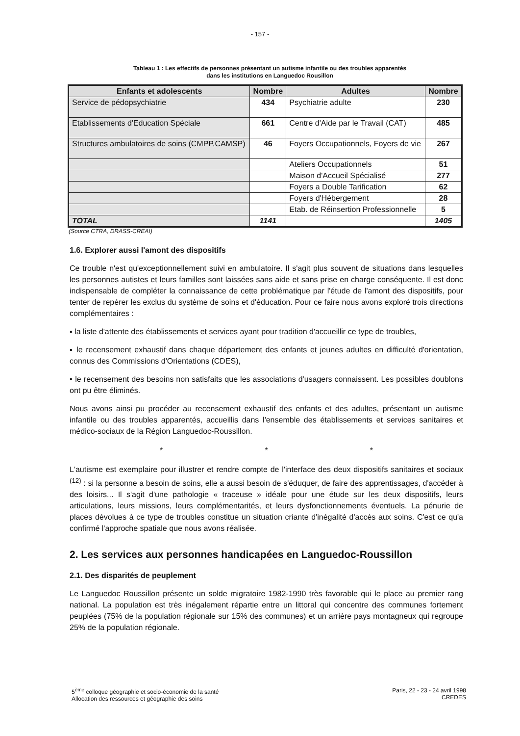- 157 -
Tableau 1 : Les effectifs de personnes présentant un autisme infantile ou des troubles apparentés
dans les institutions en Languedoc Rousillon
| Enfants et adolescents | Nombre | Adultes | Nombre |
| --- | --- | --- | --- |
| Service de pédopsychiatrie | 434 | Psychiatrie adulte | 230 |
| Etablissements d'Education Spéciale | 661 | Centre d'Aide par le Travail (CAT) | 485 |
| Structures ambulatoires de soins (CMPP,CAMSP) | 46 | Foyers Occupationnels, Foyers de vie | 267 |
| | | Ateliers Occupationnels | 51 |
| | | Maison d'Accueil Spécialisé | 277 |
| | | Foyers a Double Tarification | 62 |
| | | Foyers d'Hébergement | 28 |
| | | Etab. de Réinsertion Professionnelle | 5 |
| TOTAL | 1141 | | 1405 |
(Source CTRA, DRASS-CREAI)
1.6. Explorer aussi l'amont des dispositifs
Ce trouble n'est qu'exceptionnellement suivi en ambulatoire. Il s'agit plus souvent de situations dans lesquelles les personnes autistes et leurs familles sont laissées sans aide et sans prise en charge conséquente. Il est donc indispensable de compléter la connaissance de cette problématique par l'étude de l'amont des dispositifs, pour tenter de repérer les exclus du système de soins et d'éducation. Pour ce faire nous avons exploré trois directions complémentaires :
▪ la liste d'attente des établissements et services ayant pour tradition d'accueillir ce type de troubles,
▪ le recensement exhaustif dans chaque département des enfants et jeunes adultes en difficulté d'orientation, connus des Commissions d'Orientations (CDES),
▪ le recensement des besoins non satisfaits que les associations d'usagers connaissent. Les possibles doublons ont pu être éliminés.
Nous avons ainsi pu procéder au recensement exhaustif des enfants et des adultes, présentant un autisme infantile ou des troubles apparentés, accueillis dans l'ensemble des établissements et services sanitaires et médico-sociaux de la Région Languedoc-Roussillon.
* * *
L'autisme est exemplaire pour illustrer et rendre compte de l'interface des deux dispositifs sanitaires et sociaux <sup>(12)</sup> : si la personne a besoin de soins, elle a aussi besoin de s'éduquer, de faire des apprentissages, d'accéder à des loisirs... Il s'agit d'une pathologie « traceuse » idéale pour une étude sur les deux dispositifs, leurs articulations, leurs missions, leurs complémentarités, et leurs dysfonctionnements éventuels. La pénurie de places dévolues à ce type de troubles constitue un situation criante d'inégalité d'accès aux soins. C'est ce qu'a confirmé l'approche spatiale que nous avons réalisée.
2. Les services aux personnes handicapées en Languedoc-Roussillon
2.1. Des disparités de peuplement
Le Languedoc Roussillon présente un solde migratoire 1982-1990 très favorable qui le place au premier rang national. La population est très inégalement répartie entre un littoral qui concentre des communes fortement peuplées (75% de la population régionale sur 15% des communes) et un arrière pays montagneux qui regroupe 25% de la population régionale.
5<sup>ème</sup> colloque géographie et socio-économie de la santé
Allocation des ressources et géographie des soins
Paris, 22 - 23 - 24 avril 1998
CREDES